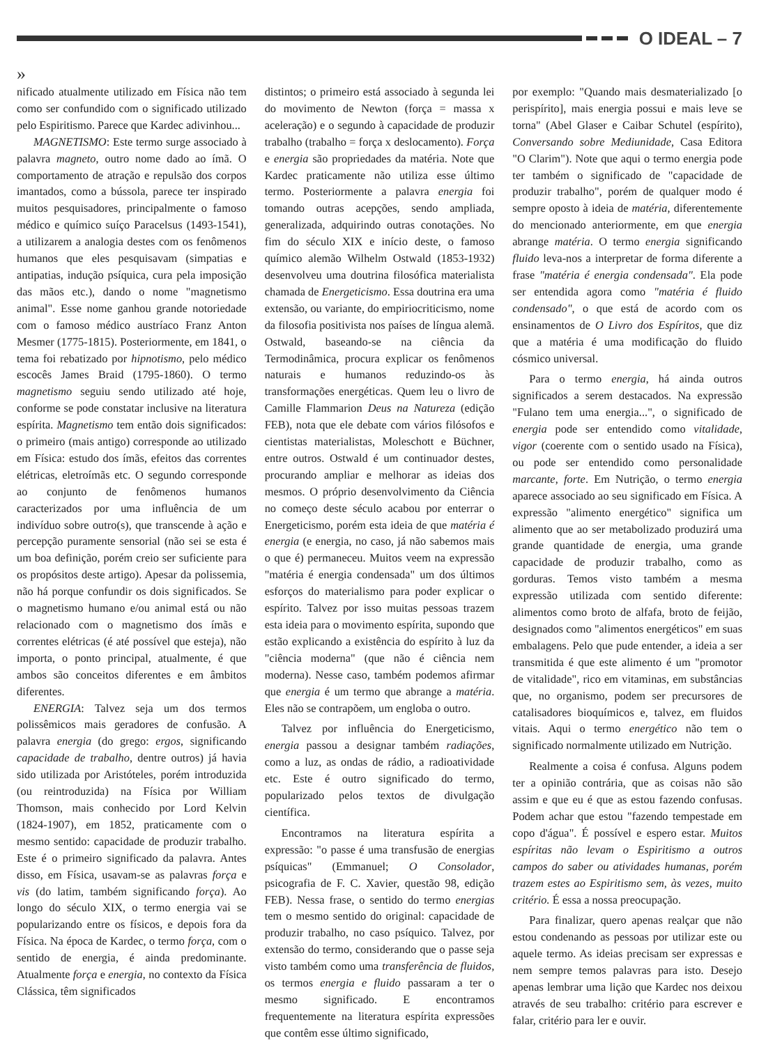O IDEAL – 7
»
nificado atualmente utilizado em Física não tem como ser confundido com o significado utilizado pelo Espiritismo. Parece que Kardec adivinhou...
MAGNETISMO: Este termo surge associado à palavra magneto, outro nome dado ao ímã. O comportamento de atração e repulsão dos corpos imantados, como a bússola, parece ter inspirado muitos pesquisadores, principalmente o famoso médico e químico suíço Paracelsus (1493-1541), a utilizarem a analogia destes com os fenômenos humanos que eles pesquisavam (simpatias e antipatias, indução psíquica, cura pela imposição das mãos etc.), dando o nome "magnetismo animal". Esse nome ganhou grande notoriedade com o famoso médico austríaco Franz Anton Mesmer (1775-1815). Posteriormente, em 1841, o tema foi rebatizado por hipnotismo, pelo médico escocês James Braid (1795-1860). O termo magnetismo seguiu sendo utilizado até hoje, conforme se pode constatar inclusive na literatura espírita. Magnetismo tem então dois significados: o primeiro (mais antigo) corresponde ao utilizado em Física: estudo dos ímãs, efeitos das correntes elétricas, eletroímãs etc. O segundo corresponde ao conjunto de fenômenos humanos caracterizados por uma influência de um indivíduo sobre outro(s), que transcende à ação e percepção puramente sensorial (não sei se esta é um boa definição, porém creio ser suficiente para os propósitos deste artigo). Apesar da polissemia, não há porque confundir os dois significados. Se o magnetismo humano e/ou animal está ou não relacionado com o magnetismo dos ímãs e correntes elétricas (é até possível que esteja), não importa, o ponto principal, atualmente, é que ambos são conceitos diferentes e em âmbitos diferentes.
ENERGIA: Talvez seja um dos termos polissêmicos mais geradores de confusão. A palavra energia (do grego: ergos, significando capacidade de trabalho, dentre outros) já havia sido utilizada por Aristóteles, porém introduzida (ou reintroduzida) na Física por William Thomson, mais conhecido por Lord Kelvin (1824-1907), em 1852, praticamente com o mesmo sentido: capacidade de produzir trabalho. Este é o primeiro significado da palavra. Antes disso, em Física, usavam-se as palavras força e vis (do latim, também significando força). Ao longo do século XIX, o termo energia vai se popularizando entre os físicos, e depois fora da Física. Na época de Kardec, o termo força, com o sentido de energia, é ainda predominante. Atualmente força e energia, no contexto da Física Clássica, têm significados
distintos; o primeiro está associado à segunda lei do movimento de Newton (força = massa x aceleração) e o segundo à capacidade de produzir trabalho (trabalho = força x deslocamento). Força e energia são propriedades da matéria. Note que Kardec praticamente não utiliza esse último termo. Posteriormente a palavra energia foi tomando outras acepções, sendo ampliada, generalizada, adquirindo outras conotações. No fim do século XIX e início deste, o famoso químico alemão Wilhelm Ostwald (1853-1932) desenvolveu uma doutrina filosófica materialista chamada de Energeticismo. Essa doutrina era uma extensão, ou variante, do empiriocriticismo, nome da filosofia positivista nos países de língua alemã. Ostwald, baseando-se na ciência da Termodinâmica, procura explicar os fenômenos naturais e humanos reduzindo-os às transformações energéticas. Quem leu o livro de Camille Flammarion Deus na Natureza (edição FEB), nota que ele debate com vários filósofos e cientistas materialistas, Moleschott e Büchner, entre outros. Ostwald é um continuador destes, procurando ampliar e melhorar as ideias dos mesmos. O próprio desenvolvimento da Ciência no começo deste século acabou por enterrar o Energeticismo, porém esta ideia de que matéria é energia (e energia, no caso, já não sabemos mais o que é) permaneceu. Muitos veem na expressão "matéria é energia condensada" um dos últimos esforços do materialismo para poder explicar o espírito. Talvez por isso muitas pessoas trazem esta ideia para o movimento espírita, supondo que estão explicando a existência do espírito à luz da "ciência moderna" (que não é ciência nem moderna). Nesse caso, também podemos afirmar que energia é um termo que abrange a matéria. Eles não se contrapõem, um engloba o outro.
Talvez por influência do Energeticismo, energia passou a designar também radiações, como a luz, as ondas de rádio, a radioatividade etc. Este é outro significado do termo, popularizado pelos textos de divulgação científica.
Encontramos na literatura espírita a expressão: "o passe é uma transfusão de energias psíquicas" (Emmanuel; O Consolador, psicografia de F. C. Xavier, questão 98, edição FEB). Nessa frase, o sentido do termo energias tem o mesmo sentido do original: capacidade de produzir trabalho, no caso psíquico. Talvez, por extensão do termo, considerando que o passe seja visto também como uma transferência de fluidos, os termos energia e fluido passaram a ter o mesmo significado. E encontramos frequentemente na literatura espírita expressões que contêm esse último significado,
por exemplo: "Quando mais desmaterializado [o perispírito], mais energia possui e mais leve se torna" (Abel Glaser e Caibar Schutel (espírito), Conversando sobre Mediunidade, Casa Editora "O Clarim"). Note que aqui o termo energia pode ter também o significado de "capacidade de produzir trabalho", porém de qualquer modo é sempre oposto à ideia de matéria, diferentemente do mencionado anteriormente, em que energia abrange matéria. O termo energia significando fluido leva-nos a interpretar de forma diferente a frase "matéria é energia condensada". Ela pode ser entendida agora como "matéria é fluido condensado", o que está de acordo com os ensinamentos de O Livro dos Espíritos, que diz que a matéria é uma modificação do fluido cósmico universal.
Para o termo energia, há ainda outros significados a serem destacados. Na expressão "Fulano tem uma energia...", o significado de energia pode ser entendido como vitalidade, vigor (coerente com o sentido usado na Física), ou pode ser entendido como personalidade marcante, forte. Em Nutrição, o termo energia aparece associado ao seu significado em Física. A expressão "alimento energético" significa um alimento que ao ser metabolizado produzirá uma grande quantidade de energia, uma grande capacidade de produzir trabalho, como as gorduras. Temos visto também a mesma expressão utilizada com sentido diferente: alimentos como broto de alfafa, broto de feijão, designados como "alimentos energéticos" em suas embalagens. Pelo que pude entender, a ideia a ser transmitida é que este alimento é um "promotor de vitalidade", rico em vitaminas, em substâncias que, no organismo, podem ser precursores de catalisadores bioquímicos e, talvez, em fluidos vitais. Aqui o termo energético não tem o significado normalmente utilizado em Nutrição.
Realmente a coisa é confusa. Alguns podem ter a opinião contrária, que as coisas não são assim e que eu é que as estou fazendo confusas. Podem achar que estou "fazendo tempestade em copo d'água". É possível e espero estar. Muitos espíritas não levam o Espiritismo a outros campos do saber ou atividades humanas, porém trazem estes ao Espiritismo sem, às vezes, muito critério. É essa a nossa preocupação.
Para finalizar, quero apenas realçar que não estou condenando as pessoas por utilizar este ou aquele termo. As ideias precisam ser expressas e nem sempre temos palavras para isto. Desejo apenas lembrar uma lição que Kardec nos deixou através de seu trabalho: critério para escrever e falar, critério para ler e ouvir.